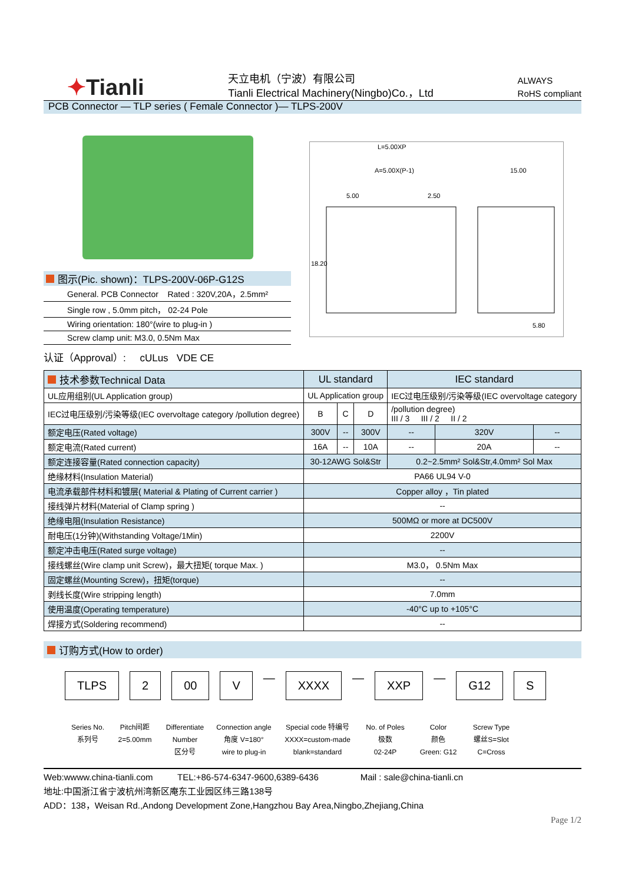✦Tianli
天立电机（宁波）有限公司
Tianli Electrical Machinery(Ningbo)Co.，Ltd
ALWAYS
RoHS compliant
PCB Connector — TLP series ( Female Connector )— TLPS-200V
L=5.00XP
A=5.00X(P-1)
5.00
2.50
15.00
18.20
5.80
图示(Pic. shown)：TLPS-200V-06P-G12S
General. PCB Connector Rated : 320V,20A，2.5mm²
Single row , 5.0mm pitch， 02-24 Pole
Wiring orientation: 180°(wire to plug-in )
Screw clamp unit: M3.0, 0.5Nm Max
认证（Approval）: cULus VDE CE
| 技术参数Technical Data | UL standard | | | IEC standard | | |
| UL应用组别(UL Application group) | UL Application group | | | IEC过电压级别/污染等级(IEC overvoltage category | | |
| IEC过电压级别/污染等级(IEC overvoltage category /pollution degree) | B | C | D | /pollution degree) III / 3 III / 2 II / 2 | | |
| 额定电压(Rated voltage) | 300V | -- | 300V | -- | 320V | -- |
| 额定电流(Rated current) | 16A | -- | 10A | -- | 20A | -- |
| 额定连接容量(Rated connection capacity) | 30-12AWG Sol&Str | | | 0.2~2.5mm² Sol&Str,4.0mm² Sol Max | | |
| 绝缘材料(Insulation Material) | PA66 UL94 V-0 | | | | | |
| 电流承载部件材料和镀层( Material & Plating of Current carrier ) | Copper alloy ，Tin plated | | | | | |
| 接线弹片材料(Material of Clamp spring ) | -- | | | | | |
| 绝缘电阻(Insulation Resistance) | 500MΩ or more at DC500V | | | | | |
| 耐电压(1分钟)(Withstanding Voltage/1Min) | 2200V | | | | | |
| 额定冲击电压(Rated surge voltage) | -- | | | | | |
| 接线螺丝(Wire clamp unit Screw)，最大扭矩( torque Max. ) | M3.0， 0.5Nm Max | | | | | |
| 固定螺丝(Mounting Screw)，扭矩(torque) | -- | | | | | |
| 剥线长度(Wire stripping length) | 7.0mm | | | | | |
| 使用温度(Operating temperature) | -40°C up to +105°C | | | | | |
| 焊接方式(Soldering recommend) | -- | | | | | |
订购方式(How to order)
TLPS 2 00 V
—
XXXX
—
XXP
—
G12 S
Series No.
系列号
Pitch间距
2=5.00mm
Differentiate
Number
区分号
Connection angle
角度 V=180°
wire to plug-in
Special code 特编号
XXXX=custom-made
blank=standard
No. of Poles
极数
02-24P
Color
颜色
Green: G12
Screw Type
螺丝S=Slot
C=Cross
Web:wwww.china-tianli.com TEL:+86-574-6347-9600,6389-6436 Mail : sale@china-tianli.cn
地址:中国浙江省宁波杭州湾新区庵东工业园区纬三路138号
ADD：138，Weisan Rd.,Andong Development Zone,Hangzhou Bay Area,Ningbo,Zhejiang,China
Page 1/2